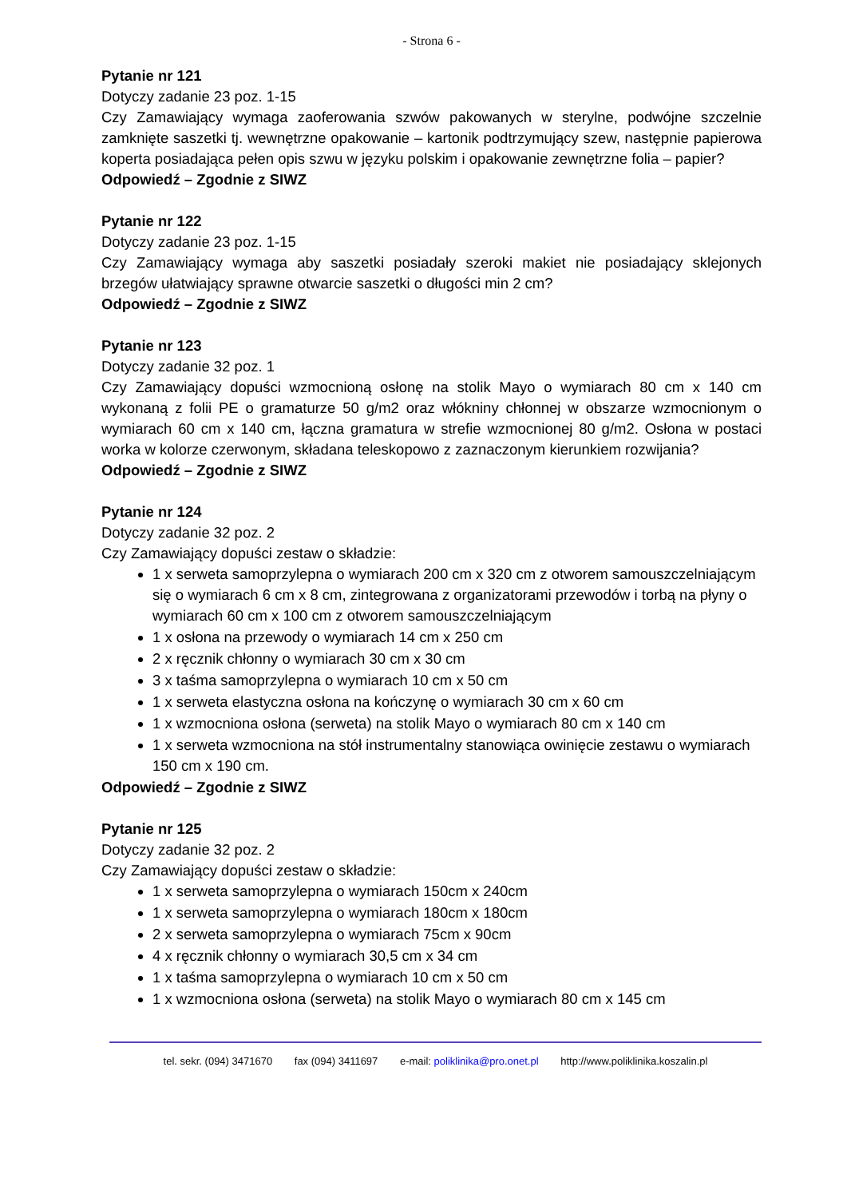- Strona 6 -
Pytanie nr 121
Dotyczy zadanie 23 poz. 1-15
Czy Zamawiający wymaga zaoferowania szwów pakowanych w sterylne, podwójne szczelnie zamknięte saszetki tj. wewnętrzne opakowanie – kartonik podtrzymujący szew, następnie papierowa koperta posiadająca pełen opis szwu w języku polskim i opakowanie zewnętrzne folia – papier?
Odpowiedź – Zgodnie z SIWZ
Pytanie nr 122
Dotyczy zadanie 23 poz. 1-15
Czy Zamawiający wymaga aby saszetki posiadały szeroki makiet nie posiadający sklejonych brzegów ułatwiający sprawne otwarcie saszetki o długości min 2 cm?
Odpowiedź – Zgodnie z SIWZ
Pytanie nr 123
Dotyczy zadanie 32 poz. 1
Czy Zamawiający dopuści wzmocnioną osłonę na stolik Mayo o wymiarach 80 cm x 140 cm wykonaną z folii PE o gramaturze 50 g/m2 oraz włókniny chłonnej w obszarze wzmocnionym o wymiarach 60 cm x 140 cm, łączna gramatura w strefie wzmocnionej 80 g/m2. Osłona w postaci worka w kolorze czerwonym, składana teleskopowo z zaznaczonym kierunkiem rozwijania?
Odpowiedź – Zgodnie z SIWZ
Pytanie nr 124
Dotyczy zadanie 32 poz. 2
Czy Zamawiający dopuści zestaw o składzie:
1 x serweta samoprzylepna o wymiarach 200 cm x 320 cm z otworem samouszczelniającym się o wymiarach 6 cm x 8 cm, zintegrowana z organizatorami przewodów i torbą na płyny o wymiarach 60 cm x 100 cm z otworem samouszczelniającym
1 x osłona na przewody o wymiarach 14 cm x 250 cm
2 x ręcznik chłonny o wymiarach 30 cm x 30 cm
3 x taśma samoprzylepna o wymiarach 10 cm x 50 cm
1 x serweta elastyczna osłona na kończynę o wymiarach 30 cm x 60 cm
1 x wzmocniona osłona (serweta) na stolik Mayo o wymiarach 80 cm x 140 cm
1 x serweta wzmocniona na stół instrumentalny stanowiąca owinięcie zestawu o wymiarach 150 cm x 190 cm.
Odpowiedź – Zgodnie z SIWZ
Pytanie nr 125
Dotyczy zadanie 32 poz. 2
Czy Zamawiający dopuści zestaw o składzie:
1 x serweta samoprzylepna o wymiarach 150cm x 240cm
1 x serweta samoprzylepna o wymiarach 180cm x 180cm
2 x serweta samoprzylepna o wymiarach 75cm x 90cm
4 x ręcznik chłonny o wymiarach 30,5 cm x 34 cm
1 x taśma samoprzylepna o wymiarach 10 cm x 50 cm
1 x wzmocniona osłona (serweta) na stolik Mayo o wymiarach 80 cm x 145 cm
tel. sekr. (094) 3471670 fax (094) 3411697 e-mail: poliklinika@pro.onet.pl http://www.poliklinika.koszalin.pl